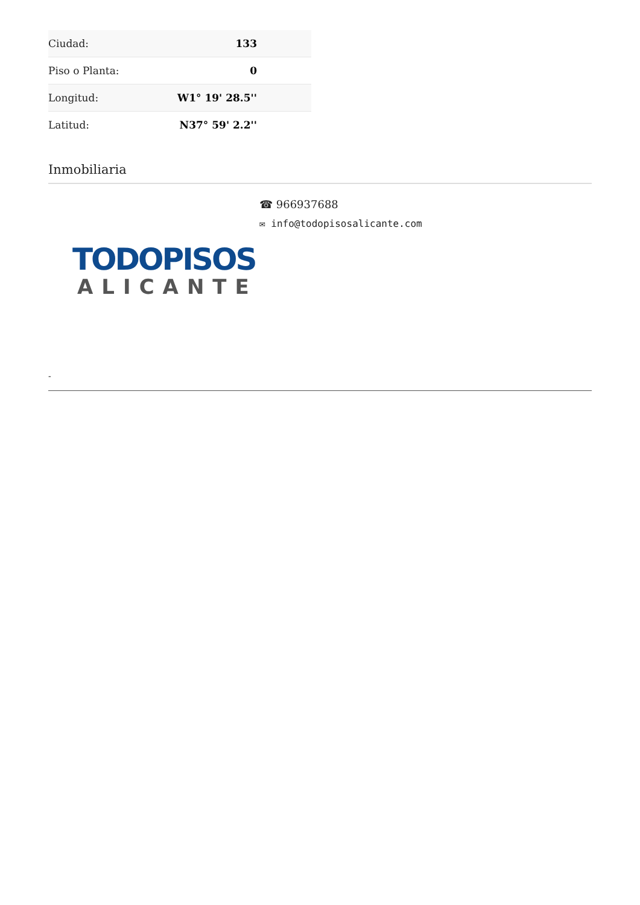| Ciudad: | 133 |
| Piso o Planta: | 0 |
| Longitud: | W1° 19' 28.5'' |
| Latitud: | N37° 59' 2.2'' |
Inmobiliaria
☎ 966937688
✉ info@todopisosalicante.com
TODOPISOS
ALICANTE
-